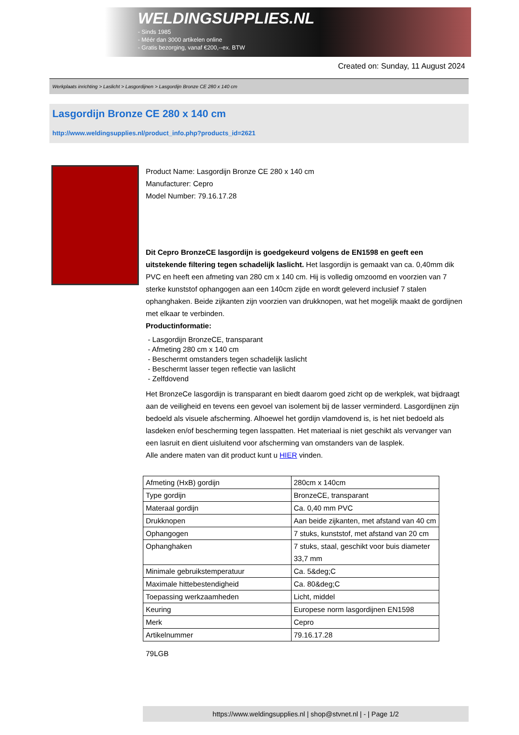WELDINGSUPPLIES.NL
- Sinds 1985
- Méér dan 3000 artikelen online
- Gratis bezorging, vanaf €200,--ex. BTW
Created on: Sunday, 11 August 2024
Werkplaats inrichting > Laslicht > Lasgordijnen > Lasgordijn Bronze CE 280 x 140 cm
Lasgordijn Bronze CE 280 x 140 cm
http://www.weldingsupplies.nl/product_info.php?products_id=2621
Product Name: Lasgordijn Bronze CE 280 x 140 cm
Manufacturer: Cepro
Model Number: 79.16.17.28
Dit Cepro BronzeCE lasgordijn is goedgekeurd volgens de EN1598 en geeft een uitstekende filtering tegen schadelijk laslicht. Het lasgordijn is gemaakt van ca. 0,40mm dik PVC en heeft een afmeting van 280 cm x 140 cm. Hij is volledig omzoomd en voorzien van 7 sterke kunststof ophangogen aan een 140cm zijde en wordt geleverd inclusief 7 stalen ophanghaken. Beide zijkanten zijn voorzien van drukknopen, wat het mogelijk maakt de gordijnen met elkaar te verbinden.
Productinformatie:
- Lasgordijn BronzeCE, transparant
- Afmeting 280 cm x 140 cm
- Beschermt omstanders tegen schadelijk laslicht
- Beschermt lasser tegen reflectie van laslicht
- Zelfdovend
Het BronzeCe lasgordijn is transparant en biedt daarom goed zicht op de werkplek, wat bijdraagt aan de veiligheid en tevens een gevoel van isolement bij de lasser verminderd. Lasgordijnen zijn bedoeld als visuele afscherming. Alhoewel het gordijn vlamdovend is, is het niet bedoeld als lasdeken en/of bescherming tegen lasspatten. Het materiaal is niet geschikt als vervanger van een lasruit en dient uisluitend voor afscherming van omstanders van de lasplek.
Alle andere maten van dit product kunt u HIER vinden.
| Afmeting (HxB) gordijn | 280cm x 140cm |
| Type gordijn | BronzeCE, transparant |
| Materaal gordijn | Ca. 0,40 mm PVC |
| Drukknopen | Aan beide zijkanten, met afstand van 40 cm |
| Ophangogen | 7 stuks, kunststof, met afstand van 20 cm |
| Ophanghaken | 7 stuks, staal, geschikt voor buis diameter 33,7 mm |
| Minimale gebruikstemperatuur | Ca. 5&deg;C |
| Maximale hittebestendigheid | Ca. 80&deg;C |
| Toepassing werkzaamheden | Licht, middel |
| Keuring | Europese norm lasgordijnen EN1598 |
| Merk | Cepro |
| Artikelnummer | 79.16.17.28 |
79LGB
https://www.weldingsupplies.nl | shop@stvnet.nl | - | Page 1/2